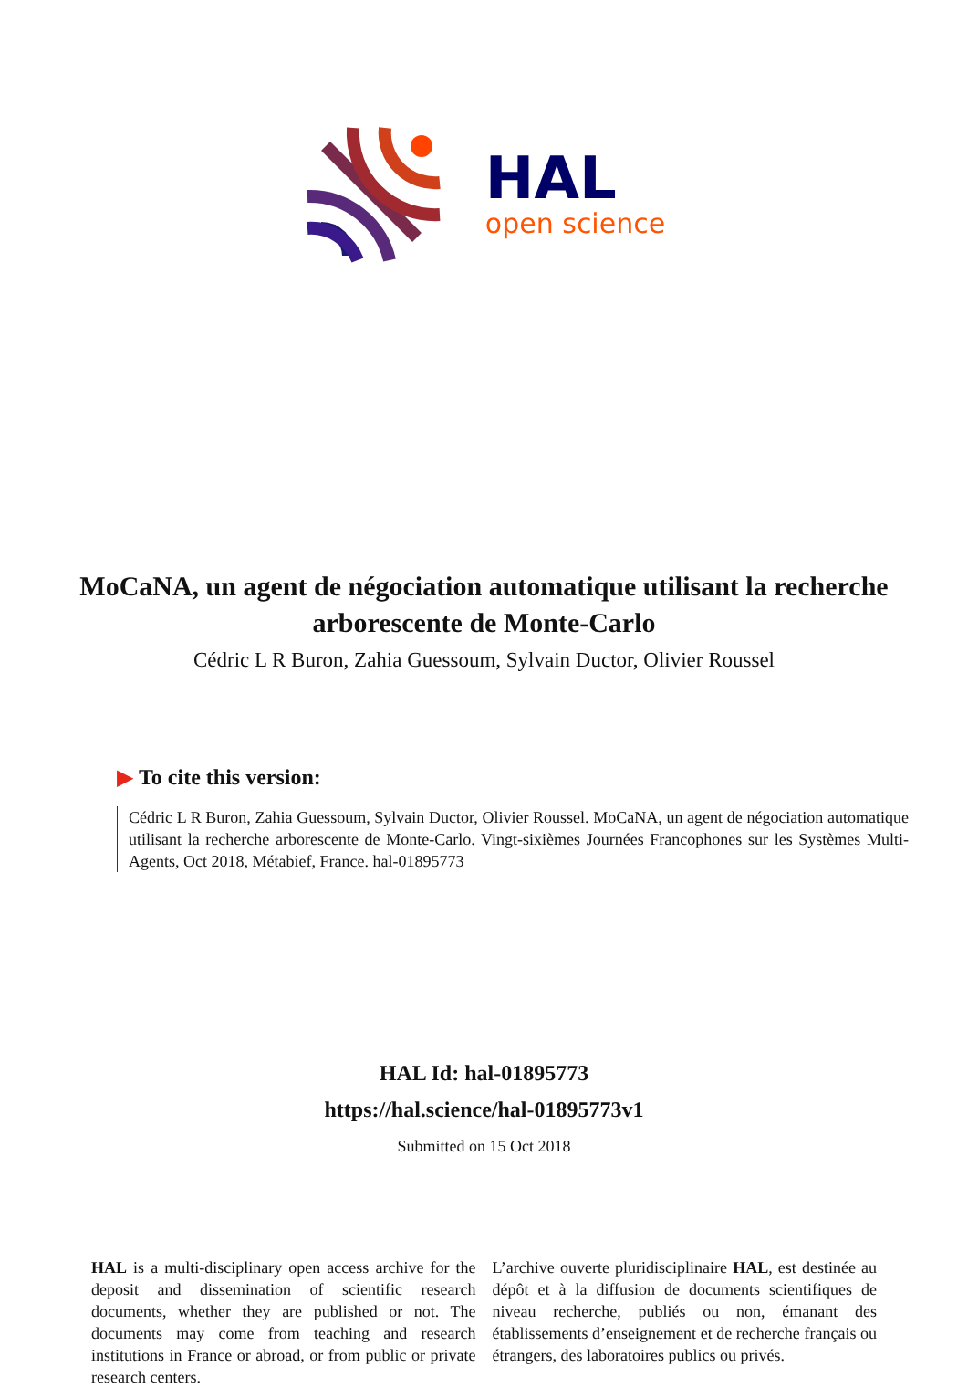HAL
open science
MoCaNA, un agent de négociation automatique utilisant la recherche arborescente de Monte-Carlo
Cédric L R Buron, Zahia Guessoum, Sylvain Ductor, Olivier Roussel
▶ To cite this version:
Cédric L R Buron, Zahia Guessoum, Sylvain Ductor, Olivier Roussel. MoCaNA, un agent de négociation automatique utilisant la recherche arborescente de Monte-Carlo. Vingt-sixièmes Journées Francophones sur les Systèmes Multi-Agents, Oct 2018, Métabief, France. hal-01895773
HAL Id: hal-01895773
https://hal.science/hal-01895773v1
Submitted on 15 Oct 2018
HAL is a multi-disciplinary open access archive for the deposit and dissemination of scientific research documents, whether they are published or not. The documents may come from teaching and research institutions in France or abroad, or from public or private research centers.
L’archive ouverte pluridisciplinaire HAL, est destinée au dépôt et à la diffusion de documents scientifiques de niveau recherche, publiés ou non, émanant des établissements d’enseignement et de recherche français ou étrangers, des laboratoires publics ou privés.